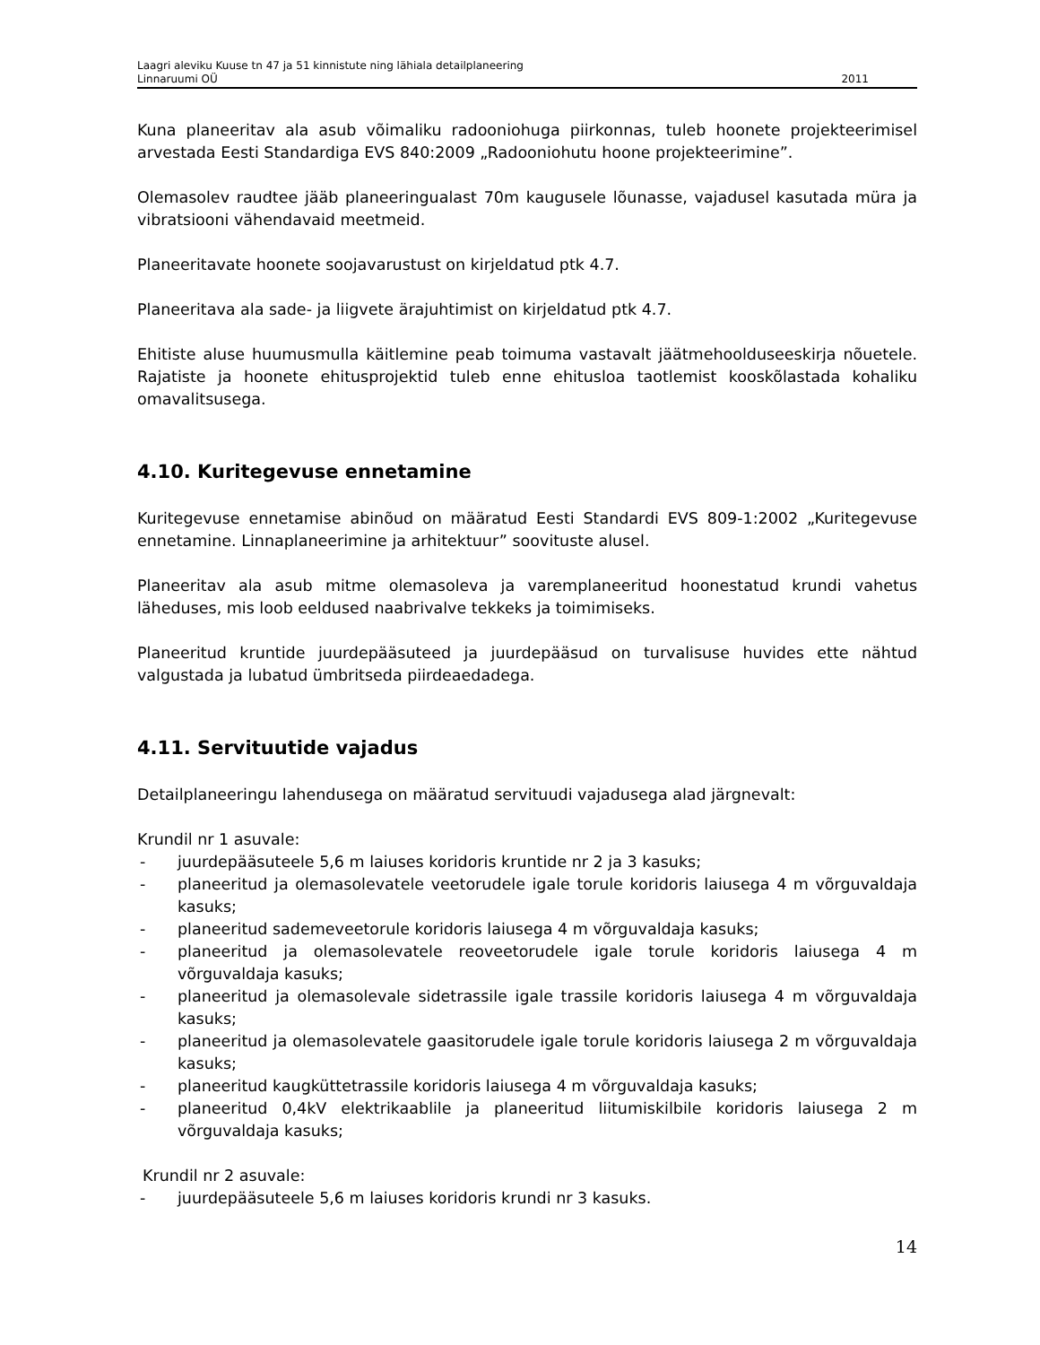Laagri aleviku Kuuse tn 47 ja 51 kinnistute ning lähiala detailplaneering
Linnaruumi OÜ 2011
Kuna planeeritav ala asub võimaliku radooniohuga piirkonnas, tuleb hoonete projekteerimisel arvestada Eesti Standardiga EVS 840:2009 „Radooniohutu hoone projekteerimine”.
Olemasolev raudtee jääb planeeringualast 70m kaugusele lõunasse, vajadusel kasutada müra ja vibratsiooni vähendavaid meetmeid.
Planeeritavate hoonete soojavarustust on kirjeldatud ptk 4.7.
Planeeritava ala sade- ja liigvete ärajuhtimist on kirjeldatud ptk 4.7.
Ehitiste aluse huumusmulla käitlemine peab toimuma vastavalt jäätmehoolduseeskirja nõuetele. Rajatiste ja hoonete ehitusprojektid tuleb enne ehitusloa taotlemist kooskõlastada kohaliku omavalitsusega.
4.10. Kuritegevuse ennetamine
Kuritegevuse ennetamise abinõud on määratud Eesti Standardi EVS 809-1:2002 „Kuritegevuse ennetamine. Linnaplaneerimine ja arhitektuur” soovituste alusel.
Planeeritav ala asub mitme olemasoleva ja varemplaneeritud hoonestatud krundi vahetus läheduses, mis loob eeldused naabrivalve tekkeks ja toimimiseks.
Planeeritud kruntide juurdepääsuteed ja juurdepääsud on turvalisuse huvides ette nähtud valgustada ja lubatud ümbritseda piirdeaedadega.
4.11. Servituutide vajadus
Detailplaneeringu lahendusega on määratud servituudi vajadusega alad järgnevalt:
Krundil nr 1 asuvale:
- juurdepääsuteele 5,6 m laiuses koridoris kruntide nr 2 ja 3 kasuks;
- planeeritud ja olemasolevatele veetorudele igale torule koridoris laiusega 4 m võrguvaldaja kasuks;
- planeeritud sademeveetorule koridoris laiusega 4 m võrguvaldaja kasuks;
- planeeritud ja olemasolevatele reoveetorudele igale torule koridoris laiusega 4 m võrguvaldaja kasuks;
- planeeritud ja olemasolevale sidetrassile igale trassile koridoris laiusega 4 m võrguvaldaja kasuks;
- planeeritud ja olemasolevatele gaasitorudele igale torule koridoris laiusega 2 m võrguvaldaja kasuks;
- planeeritud kaugküttetrassile koridoris laiusega 4 m võrguvaldaja kasuks;
- planeeritud 0,4kV elektrikaablile ja planeeritud liitumiskilbile koridoris laiusega 2 m võrguvaldaja kasuks;
Krundil nr 2 asuvale:
- juurdepääsuteele 5,6 m laiuses koridoris krundi nr 3 kasuks.
14